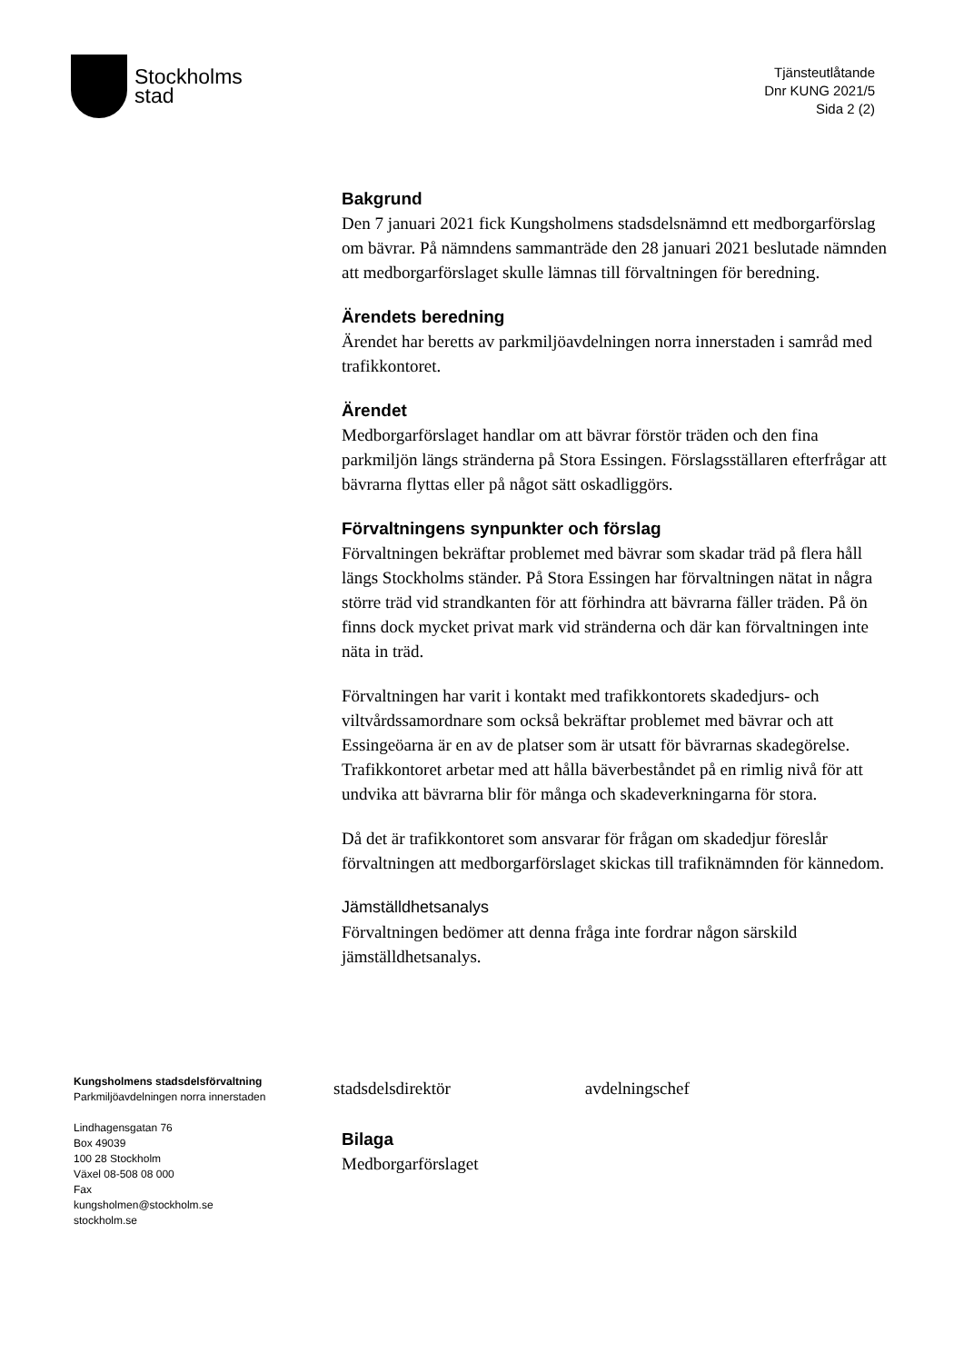Stockholms
stad
Tjänsteutlåtande
Dnr KUNG 2021/5
Sida 2 (2)
Bakgrund
Den 7 januari 2021 fick Kungsholmens stadsdelsnämnd ett medborgarförslag om bävrar. På nämndens sammanträde den 28 januari 2021 beslutade nämnden att medborgarförslaget skulle lämnas till förvaltningen för beredning.
Ärendets beredning
Ärendet har beretts av parkmiljöavdelningen norra innerstaden i samråd med trafikkontoret.
Ärendet
Medborgarförslaget handlar om att bävrar förstör träden och den fina parkmiljön längs stränderna på Stora Essingen. Förslagsställaren efterfrågar att bävrarna flyttas eller på något sätt oskadliggörs.
Förvaltningens synpunkter och förslag
Förvaltningen bekräftar problemet med bävrar som skadar träd på flera håll längs Stockholms ständer. På Stora Essingen har förvaltningen nätat in några större träd vid strandkanten för att förhindra att bävrarna fäller träden. På ön finns dock mycket privat mark vid stränderna och där kan förvaltningen inte näta in träd.
Förvaltningen har varit i kontakt med trafikkontorets skadedjurs- och viltvårdssamordnare som också bekräftar problemet med bävrar och att Essingeöarna är en av de platser som är utsatt för bävrarnas skadegörelse. Trafikkontoret arbetar med att hålla bäverbeståndet på en rimlig nivå för att undvika att bävrarna blir för många och skadeverkningarna för stora.
Då det är trafikkontoret som ansvarar för frågan om skadedjur föreslår förvaltningen att medborgarförslaget skickas till trafiknämnden för kännedom.
Jämställdhetsanalys
Förvaltningen bedömer att denna fråga inte fordrar någon särskild jämställdhetsanalys.
Kungsholmens stadsdelsförvaltning
Parkmiljöavdelningen norra innerstaden
Lindhagensgatan 76
Box 49039
100 28 Stockholm
Växel 08-508 08 000
Fax
kungsholmen@stockholm.se
stockholm.se
stadsdelsdirektör avdelningschef
Bilaga
Medborgarförslaget